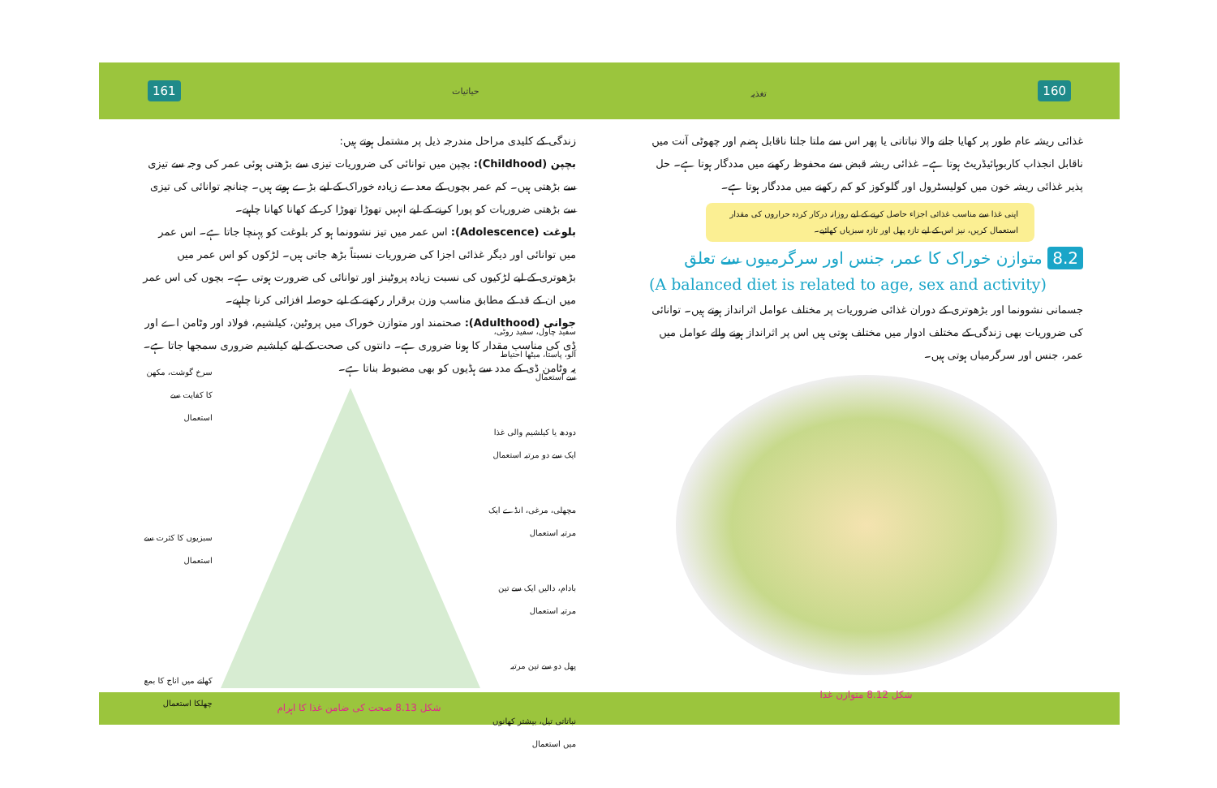161 حیاتیات تغذیہ 160
غذائی ریشہ عام طور پر کھایا جانے والا نباتاتی یا پھر اس سے ملتا جلتا ناقابل ہضم اور چھوٹی آنت میں ناقابل انجذاب کاربوہائیڈریٹ ہوتا ہے۔ غذائی ریشہ قبض سے محفوظ رکھنے میں مددگار ہوتا ہے۔ حل پذیر غذائی ریشہ خون میں کولیسٹرول اور گلوکوز کو کم رکھنے میں مددگار ہوتا ہے۔
اپنی غذا سے مناسب غذائی اجزاء حاصل کرنے کے لیے روزانہ درکار کردہ حراروں کی مقدار استعمال کریں، نیز اس کے لیے تازہ پھل اور تازہ سبزیاں کھائیے۔
8.2 متوازن خوراک کا عمر، جنس اور سرگرمیوں سے تعلق
(A balanced diet is related to age, sex and activity)
جسمانی نشوونما اور بڑھوتری کے دوران غذائی ضروریات پر مختلف عوامل اثرانداز ہوتے ہیں۔ توانائی کی ضروریات بھی زندگی کے مختلف ادوار میں مختلف ہوتی ہیں اس پر اثرانداز ہونے والے عوامل میں عمر، جنس اور سرگرمیاں ہوتی ہیں۔
شکل 8.12 متوازن غذا
زندگی کے کلیدی مراحل مندرجہ ذیل پر مشتمل ہوتے ہیں:
بچپن (Childhood): بچپن میں توانائی کی ضروریات تیزی سے بڑھتی ہوئی عمر کی وجہ سے تیزی سے بڑھتی ہیں۔ کم عمر بچوں کے معدے زیادہ خوراک کے لیے بڑے ہوتے ہیں۔ چنانچہ توانائی کی تیزی سے بڑھتی ضروریات کو پورا کرنے کے لیے انہیں تھوڑا تھوڑا کر کے کھانا کھانا چاہیے۔
بلوغت (Adolescence): اس عمر میں تیز نشوونما ہو کر بلوغت کو پہنچا جاتا ہے۔ اس عمر میں توانائی اور دیگر غذائی اجزا کی ضروریات نسبتاً بڑھ جاتی ہیں۔ لڑکوں کو اس عمر میں بڑھوتری کے لیے لڑکیوں کی نسبت زیادہ پروٹینز اور توانائی کی ضرورت ہوتی ہے۔ بچوں کی اس عمر میں ان کے قد کے مطابق مناسب وزن برقرار رکھنے کے لیے حوصلہ افزائی کرنا چاہیے۔
جوانی (Adulthood): صحتمند اور متوازن خوراک میں پروٹین، کیلشیم، فولاد اور وٹامن اے اور ڈی کی مناسب مقدار کا ہونا ضروری ہے۔ دانتوں کی صحت کے لیے کیلشیم ضروری سمجھا جاتا ہے۔ یہ وٹامن ڈی کے مدد سے ہڈیوں کو بھی مضبوط بناتا ہے۔
سفید چاول، سفید روٹی، آلو، پاستا، میٹھا احتیاط سے استعمال
دودھ یا کیلشیم والی غذا ایک سے دو مرتبہ استعمال
مچھلی، مرغی، انڈے ایک مرتبہ استعمال
بادام، دالیں ایک سے تین مرتبہ استعمال
پھل دو سے تین مرتبہ
نباتاتی تیل، بیشتر کھانوں میں استعمال
سرخ گوشت، مکھن کا کفایت سے استعمال
سبزیوں کا کثرت سے استعمال
کھانے میں اناج کا بمع چھلکا استعمال
شکل 8.13 صحت کی ضامن غذا کا اہرام